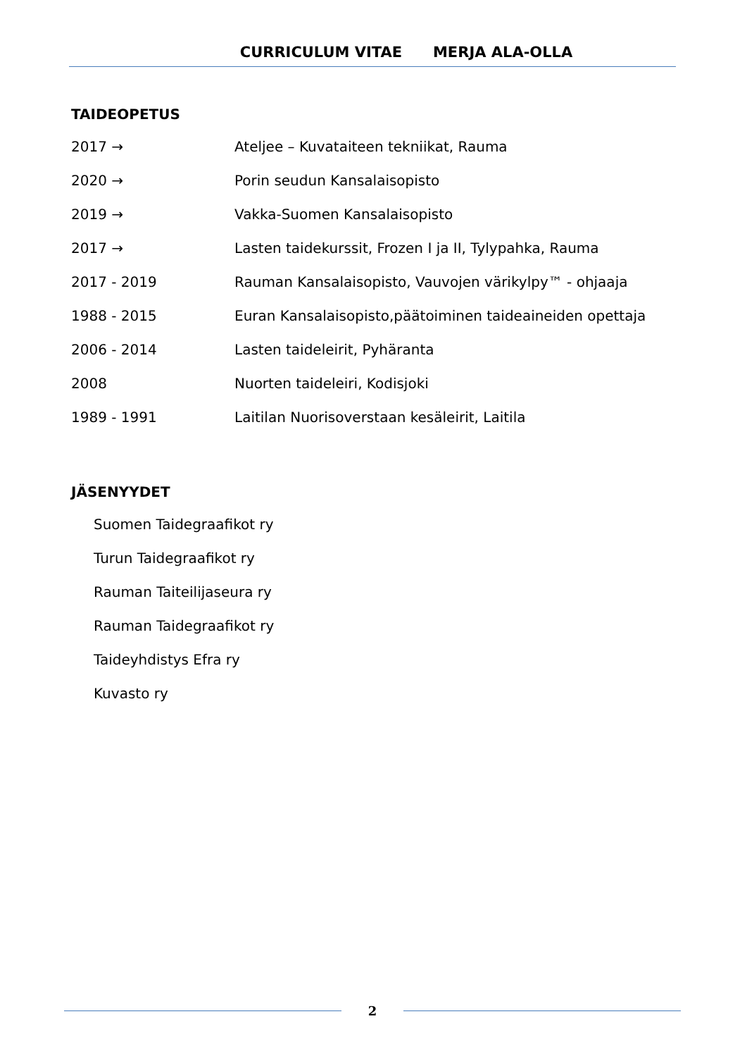CURRICULUM VITAE MERJA ALA-OLLA
TAIDEOPETUS
2017 → Ateljee – Kuvataiteen tekniikat, Rauma
2020 → Porin seudun Kansalaisopisto
2019 → Vakka-Suomen Kansalaisopisto
2017 → Lasten taidekurssit, Frozen I ja II, Tylypahka, Rauma
2017 - 2019 Rauman Kansalaisopisto, Vauvojen värikylpy™ - ohjaaja
1988 - 2015 Euran Kansalaisopisto,päätoiminen taideaineiden opettaja
2006 - 2014 Lasten taideleirit, Pyhäranta
2008 Nuorten taideleiri, Kodisjoki
1989 - 1991 Laitilan Nuorisoverstaan kesäleirit, Laitila
JÄSENYYDET
Suomen Taidegraafikot ry
Turun Taidegraafikot ry
Rauman Taiteilijaseura ry
Rauman Taidegraafikot ry
Taideyhdistys Efra ry
Kuvasto ry
2